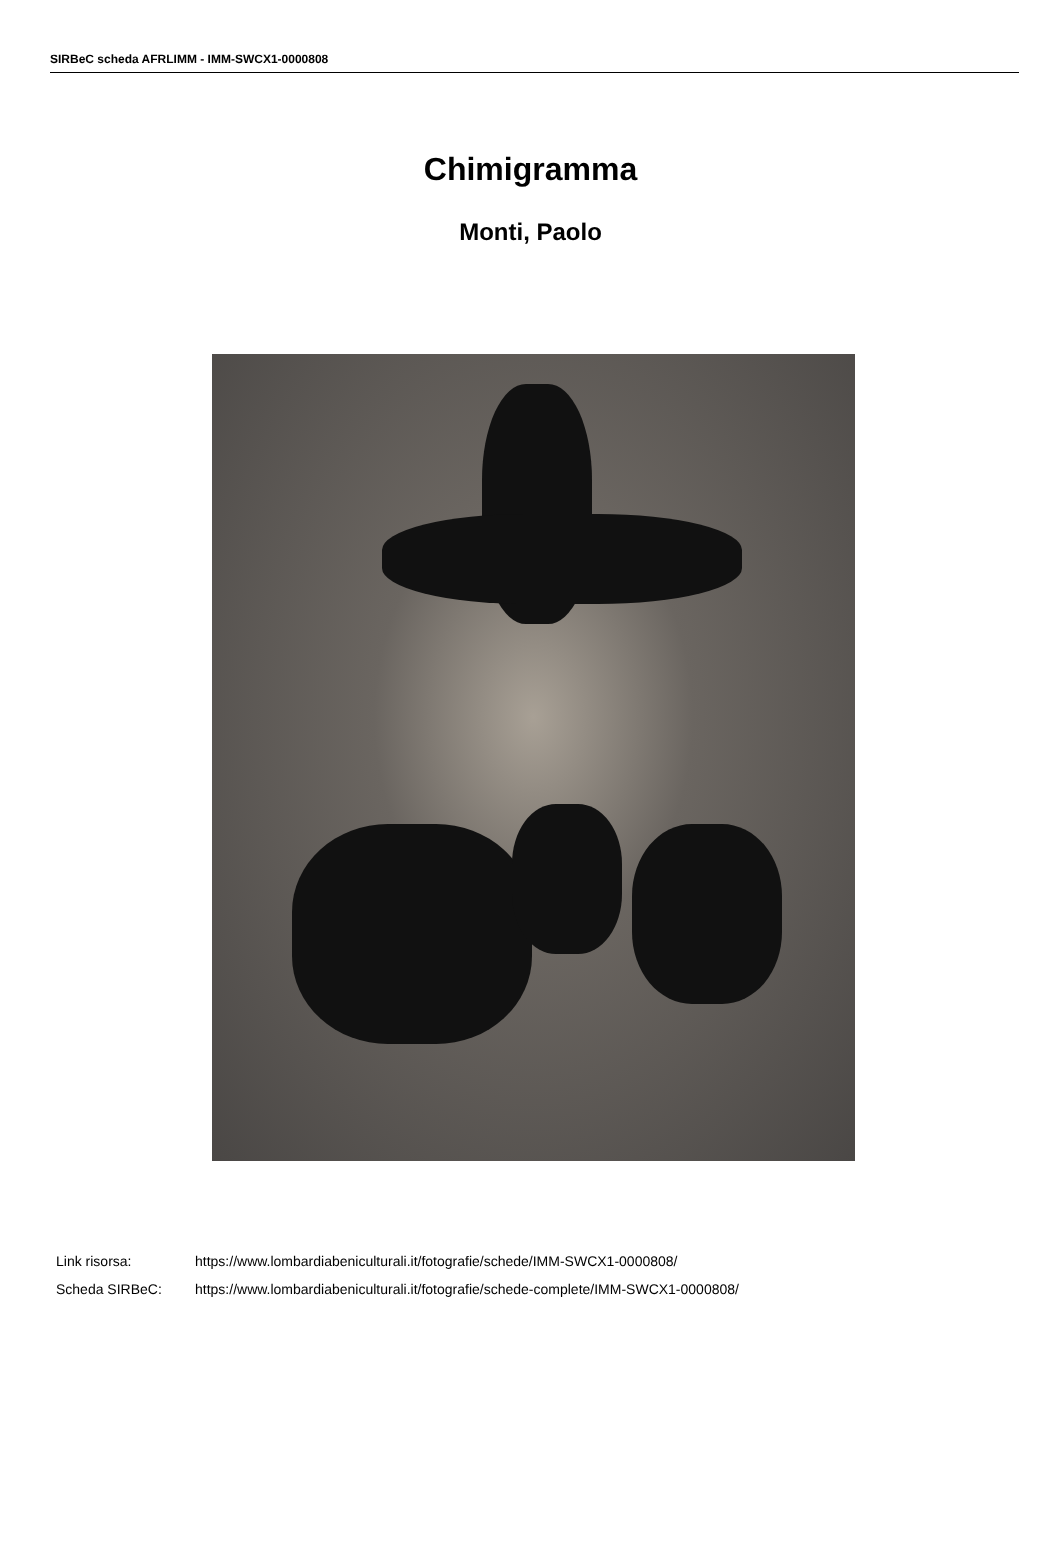SIRBeC scheda AFRLIMM - IMM-SWCX1-0000808
Chimigramma
Monti, Paolo
| Link risorsa: | https://www.lombardiabeniculturali.it/fotografie/schede/IMM-SWCX1-0000808/ |
| Scheda SIRBeC: | https://www.lombardiabeniculturali.it/fotografie/schede-complete/IMM-SWCX1-0000808/ |